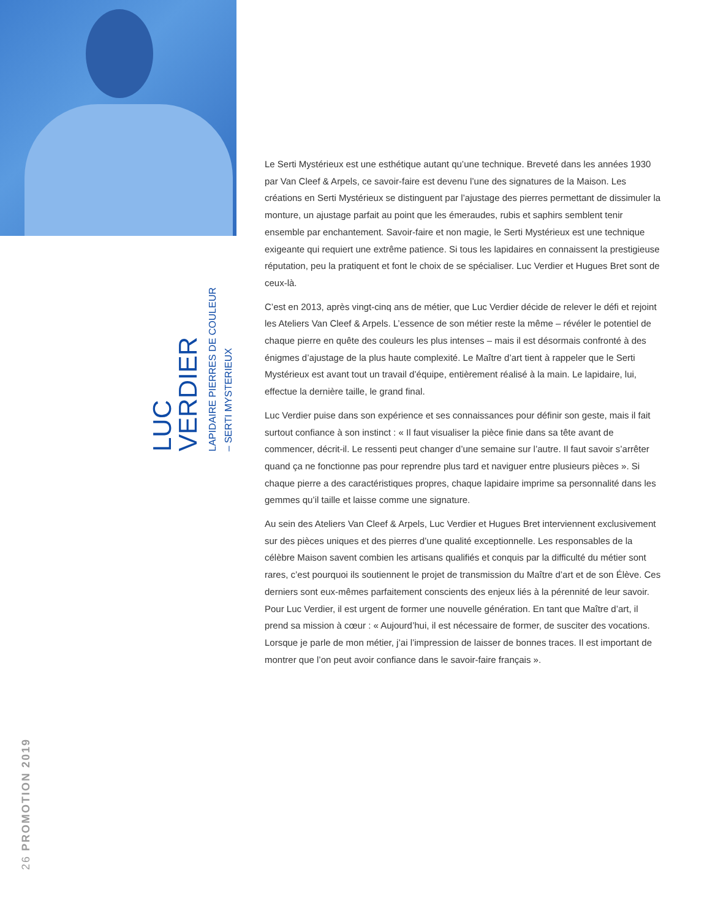LUC
VERDIER
LAPIDAIRE PIERRES DE COULEUR
– SERTI MYSTERIEUX
26 PROMOTION 2019
Le Serti Mystérieux est une esthétique autant qu’une technique. Breveté dans les années 1930 par Van Cleef & Arpels, ce savoir-faire est devenu l’une des signatures de la Maison. Les créations en Serti Mystérieux se distinguent par l’ajustage des pierres permettant de dissimuler la monture, un ajustage parfait au point que les émeraudes, rubis et saphirs semblent tenir ensemble par enchantement. Savoir-faire et non magie, le Serti Mystérieux est une technique exigeante qui requiert une extrême patience. Si tous les lapidaires en connaissent la prestigieuse réputation, peu la pratiquent et font le choix de se spécialiser. Luc Verdier et Hugues Bret sont de ceux-là.
C’est en 2013, après vingt-cinq ans de métier, que Luc Verdier décide de relever le défi et rejoint les Ateliers Van Cleef & Arpels. L’essence de son métier reste la même – révéler le potentiel de chaque pierre en quête des couleurs les plus intenses – mais il est désormais confronté à des énigmes d’ajustage de la plus haute complexité. Le Maître d’art tient à rappeler que le Serti Mystérieux est avant tout un travail d’équipe, entièrement réalisé à la main. Le lapidaire, lui, effectue la dernière taille, le grand final.
Luc Verdier puise dans son expérience et ses connaissances pour définir son geste, mais il fait surtout confiance à son instinct : « Il faut visualiser la pièce finie dans sa tête avant de commencer, décrit-il. Le ressenti peut changer d’une semaine sur l’autre. Il faut savoir s’arrêter quand ça ne fonctionne pas pour reprendre plus tard et naviguer entre plusieurs pièces ». Si chaque pierre a des caractéristiques propres, chaque lapidaire imprime sa personnalité dans les gemmes qu’il taille et laisse comme une signature.
Au sein des Ateliers Van Cleef & Arpels, Luc Verdier et Hugues Bret interviennent exclusivement sur des pièces uniques et des pierres d’une qualité exceptionnelle. Les responsables de la célèbre Maison savent combien les artisans qualifiés et conquis par la difficulté du métier sont rares, c’est pourquoi ils soutiennent le projet de transmission du Maître d’art et de son Élève. Ces derniers sont eux-mêmes parfaitement conscients des enjeux liés à la pérennité de leur savoir. Pour Luc Verdier, il est urgent de former une nouvelle génération. En tant que Maître d’art, il prend sa mission à cœur : « Aujourd’hui, il est nécessaire de former, de susciter des vocations. Lorsque je parle de mon métier, j’ai l’impression de laisser de bonnes traces. Il est important de montrer que l’on peut avoir confiance dans le savoir-faire français ».